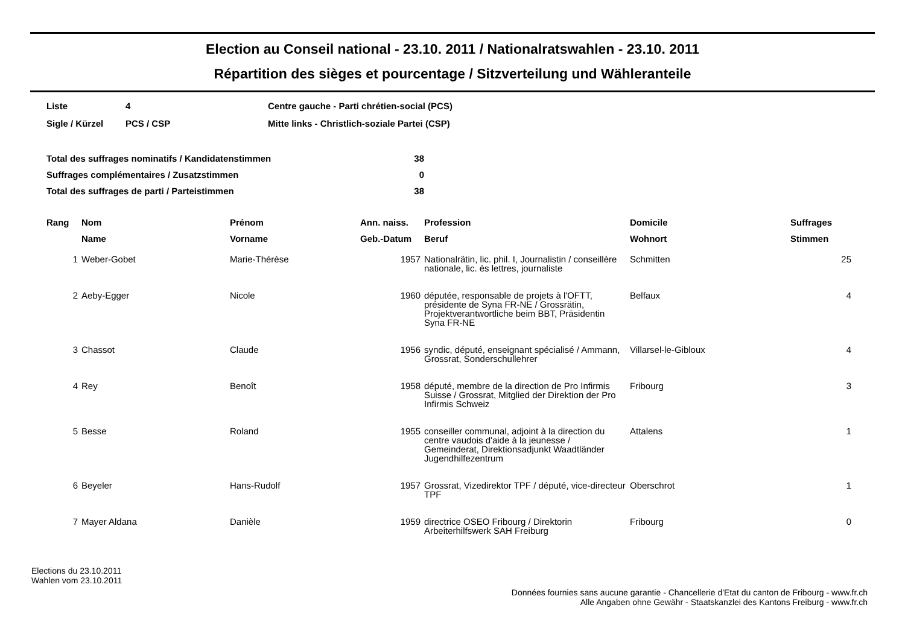Election au Conseil national - 23.10. 2011 / Nationalratswahlen - 23.10. 2011
Répartition des sièges et pourcentage / Sitzverteilung und Wähleranteile
| Liste | 4 | Centre gauche - Parti chrétien-social (PCS) |
| Sigle / Kürzel | PCS / CSP | Mitte links - Christlich-soziale Partei (CSP) |
| Total des suffrages nominatifs / Kandidatenstimmen | 38 |
| Suffrages complémentaires / Zusatzstimmen | 0 |
| Total des suffrages de parti / Parteistimmen | 38 |
| Rang | Nom Name | Prénom Vorname | Ann. naiss. Geb.-Datum | Profession Beruf | Domicile Wohnort | Suffrages Stimmen |
| --- | --- | --- | --- | --- | --- | --- |
| 1 | Weber-Gobet | Marie-Thérèse | 1957 | Nationalrätin, lic. phil. I, Journalistin / conseillère nationale, lic. ès lettres, journaliste | Schmitten | 25 |
| 2 | Aeby-Egger | Nicole | 1960 | députée, responsable de projets à l'OFTT, présidente de Syna FR-NE / Grossrätin, Projektverantwortliche beim BBT, Präsidentin Syna FR-NE | Belfaux | 4 |
| 3 | Chassot | Claude | 1956 | syndic, député, enseignant spécialisé / Ammann, Grossrat, Sonderschullehrer | Villarsel-le-Gibloux | 4 |
| 4 | Rey | Benoît | 1958 | député, membre de la direction de Pro Infirmis Suisse / Grossrat, Mitglied der Direktion der Pro Infirmis Schweiz | Fribourg | 3 |
| 5 | Besse | Roland | 1955 | conseiller communal, adjoint à la direction du centre vaudois d'aide à la jeunesse / Gemeinderat, Direktionsadjunkt Waadtländer Jugendhilfezentrum | Attalens | 1 |
| 6 | Beyeler | Hans-Rudolf | 1957 | Grossrat, Vizedirektor TPF / député, vice-directeur TPF | Oberschrot | 1 |
| 7 | Mayer Aldana | Danièle | 1959 | directrice OSEO Fribourg / Direktorin Arbeiterhilfswerk SAH Freiburg | Fribourg | 0 |
Elections du 23.10.2011
Wahlen vom 23.10.2011
Données fournies sans aucune garantie - Chancellerie d'Etat du canton de Fribourg - www.fr.ch
Alle Angaben ohne Gewähr - Staatskanzlei des Kantons Freiburg - www.fr.ch